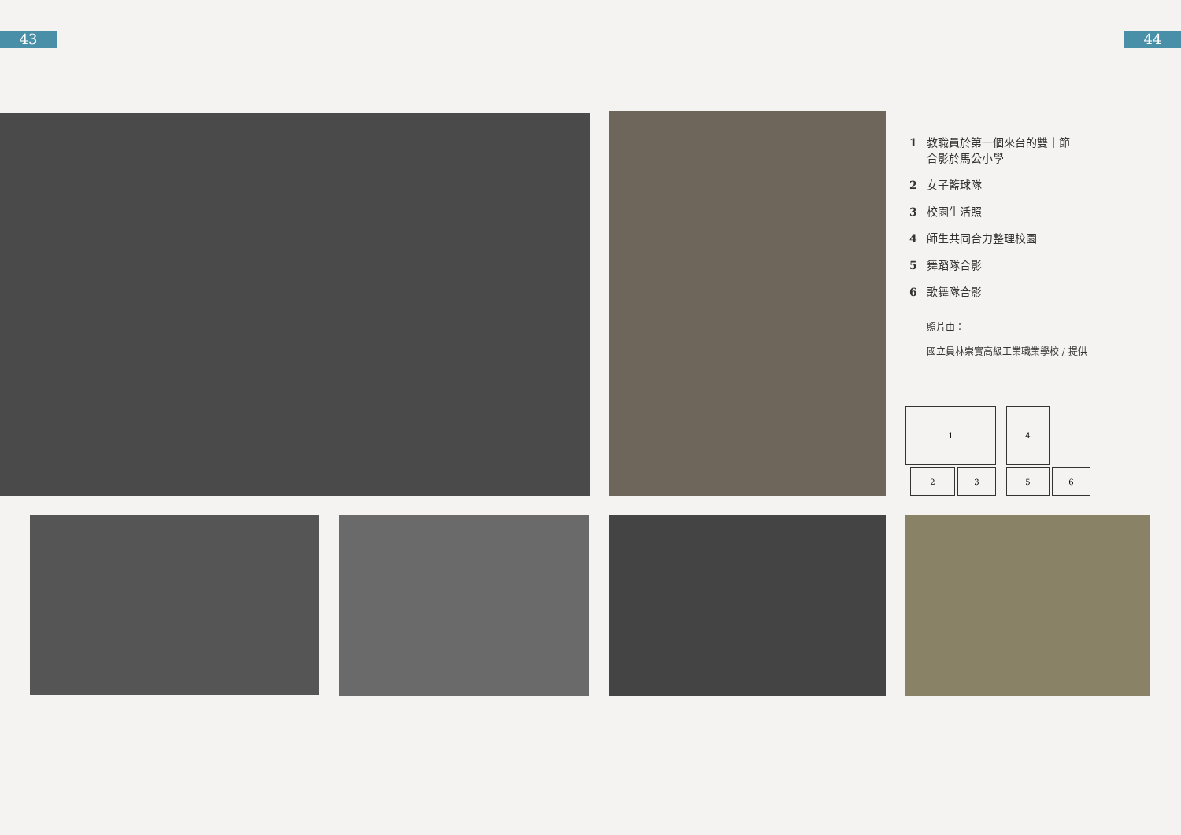43 44
1 教職員於第一個來台的雙十節
合影於馬公小學
2 女子籃球隊
3 校園生活照
4 師生共同合力整理校園
5 舞蹈隊合影
6 歌舞隊合影
照片由：
國立員林崇實高級工業職業學校 / 提供
1 4
2 3 5 6